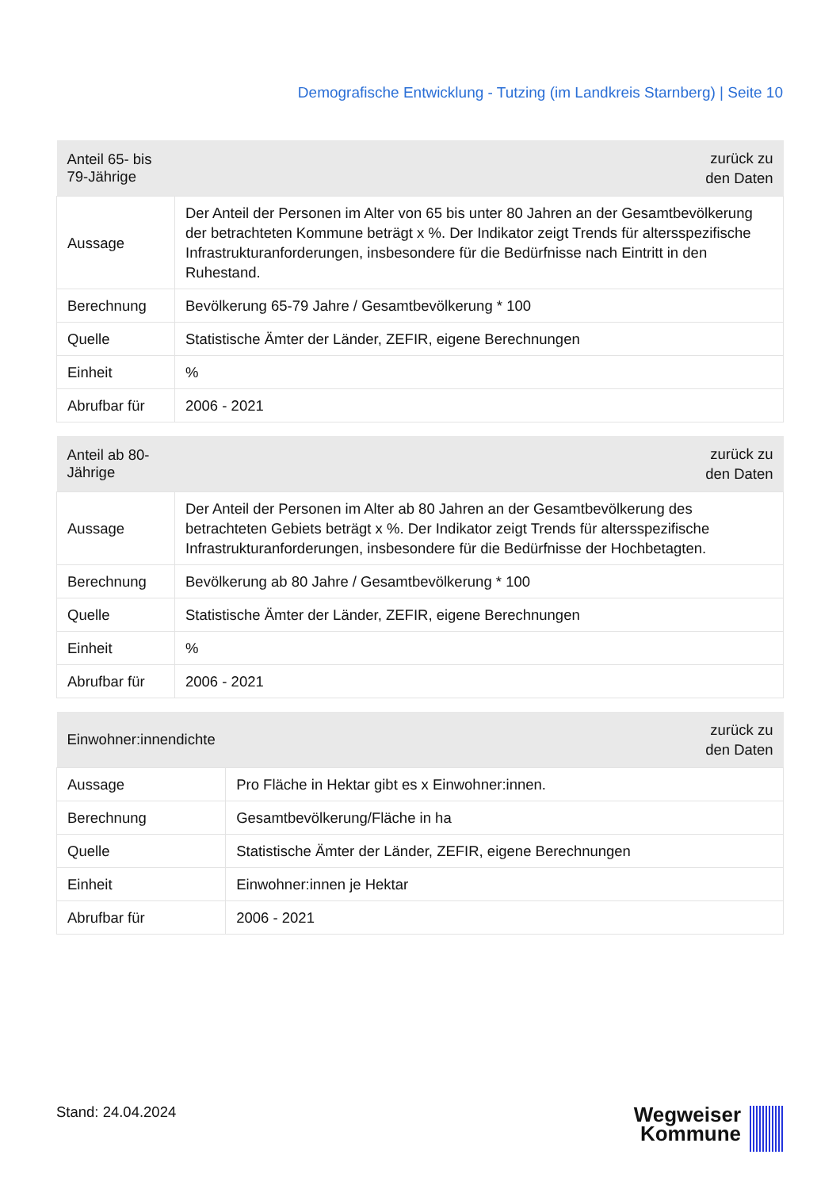Demografische Entwicklung - Tutzing (im Landkreis Starnberg) | Seite 10
| Anteil 65- bis 79-Jährige | zurück zu den Daten |
| --- | --- |
| Aussage | Der Anteil der Personen im Alter von 65 bis unter 80 Jahren an der Gesamtbevölkerung der betrachteten Kommune beträgt x %. Der Indikator zeigt Trends für altersspezifische Infrastrukturanforderungen, insbesondere für die Bedürfnisse nach Eintritt in den Ruhestand. |
| Berechnung | Bevölkerung 65-79 Jahre / Gesamtbevölkerung * 100 |
| Quelle | Statistische Ämter der Länder, ZEFIR, eigene Berechnungen |
| Einheit | % |
| Abrufbar für | 2006 - 2021 |
| Anteil ab 80-Jährige | zurück zu den Daten |
| --- | --- |
| Aussage | Der Anteil der Personen im Alter ab 80 Jahren an der Gesamtbevölkerung des betrachteten Gebiets beträgt x %. Der Indikator zeigt Trends für altersspezifische Infrastrukturanforderungen, insbesondere für die Bedürfnisse der Hochbetagten. |
| Berechnung | Bevölkerung ab 80 Jahre / Gesamtbevölkerung * 100 |
| Quelle | Statistische Ämter der Länder, ZEFIR, eigene Berechnungen |
| Einheit | % |
| Abrufbar für | 2006 - 2021 |
| Einwohner:innendichte | zurück zu den Daten |
| --- | --- |
| Aussage | Pro Fläche in Hektar gibt es x Einwohner:innen. |
| Berechnung | Gesamtbevölkerung/Fläche in ha |
| Quelle | Statistische Ämter der Länder, ZEFIR, eigene Berechnungen |
| Einheit | Einwohner:innen je Hektar |
| Abrufbar für | 2006 - 2021 |
Stand: 24.04.2024
Wegweiser
Kommune